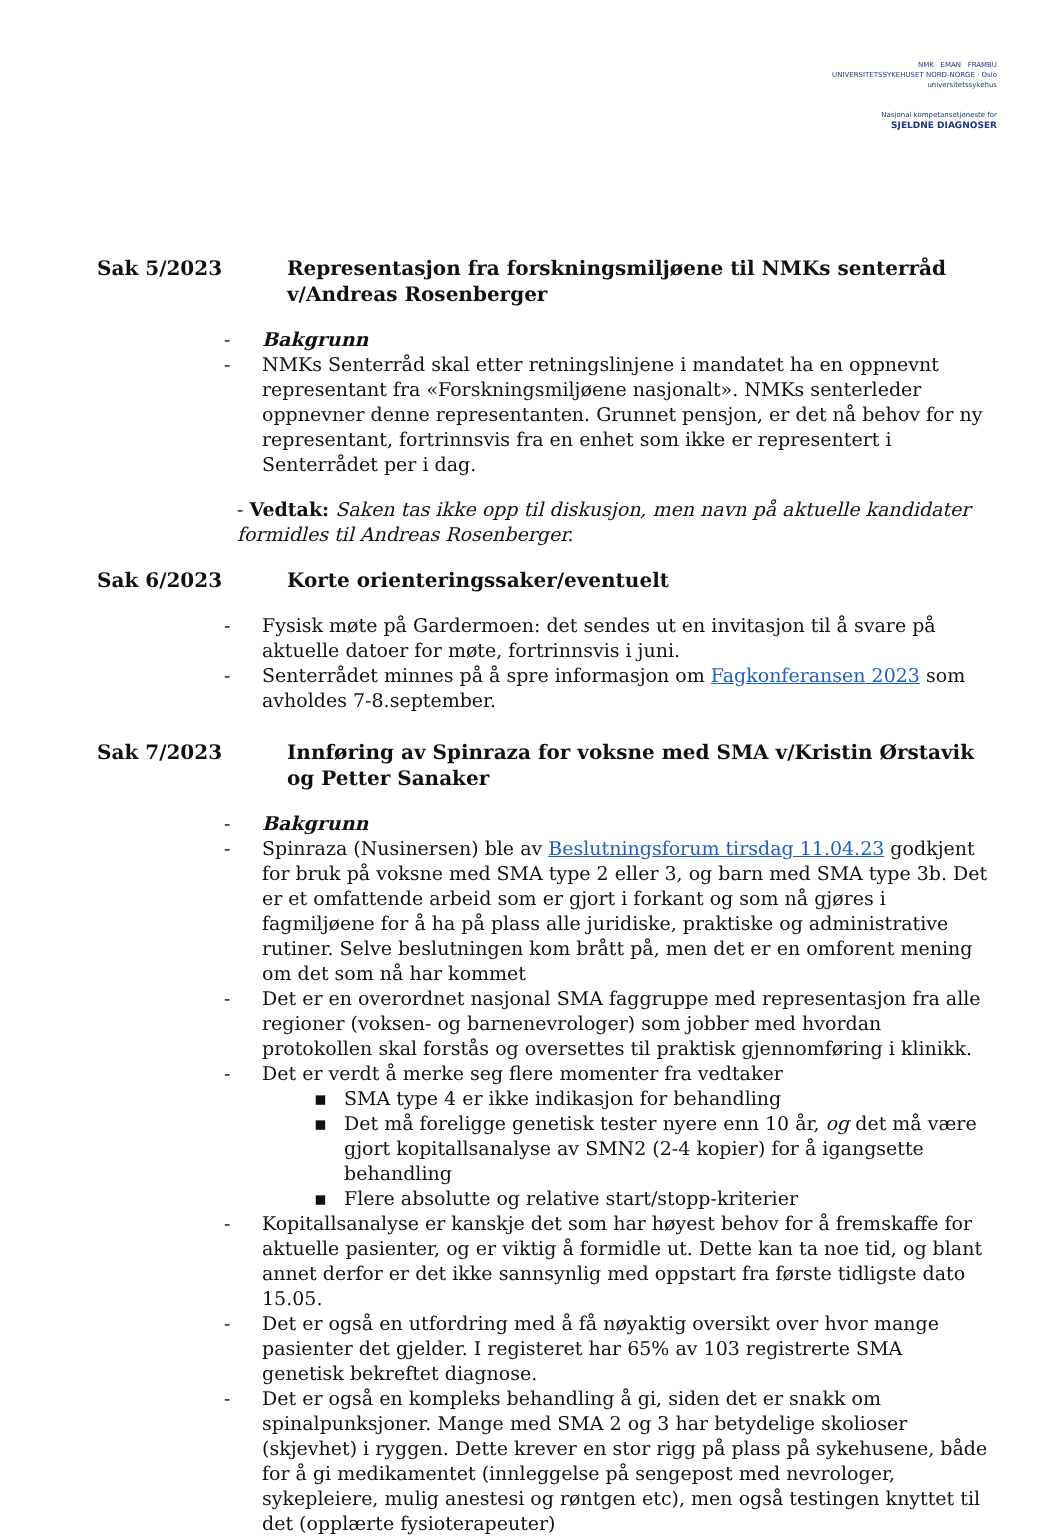NMK EMAN FRAMBU
UNIVERSITETSSYKEHUSET NORD-NORGE · Oslo universitetssykehus
Nasjonal kompetansetjeneste for
SJELDNE DIAGNOSER
Sak 5/2023 Representasjon fra forskningsmiljøene til NMKs senterråd v/Andreas Rosenberger
- Bakgrunn
- NMKs Senterråd skal etter retningslinjene i mandatet ha en oppnevnt representant fra «Forskningsmiljøene nasjonalt». NMKs senterleder oppnevner denne representanten. Grunnet pensjon, er det nå behov for ny representant, fortrinnsvis fra en enhet som ikke er representert i Senterrådet per i dag.
- Vedtak: Saken tas ikke opp til diskusjon, men navn på aktuelle kandidater formidles til Andreas Rosenberger.
Sak 6/2023 Korte orienteringssaker/eventuelt
- Fysisk møte på Gardermoen: det sendes ut en invitasjon til å svare på aktuelle datoer for møte, fortrinnsvis i juni.
- Senterrådet minnes på å spre informasjon om Fagkonferansen 2023 som avholdes 7-8.september.
Sak 7/2023 Innføring av Spinraza for voksne med SMA v/Kristin Ørstavik og Petter Sanaker
- Bakgrunn
- Spinraza (Nusinersen) ble av Beslutningsforum tirsdag 11.04.23 godkjent for bruk på voksne med SMA type 2 eller 3, og barn med SMA type 3b. Det er et omfattende arbeid som er gjort i forkant og som nå gjøres i fagmiljøene for å ha på plass alle juridiske, praktiske og administrative rutiner. Selve beslutningen kom brått på, men det er en omforent mening om det som nå har kommet
- Det er en overordnet nasjonal SMA faggruppe med representasjon fra alle regioner (voksen- og barnenevrologer) som jobber med hvordan protokollen skal forstås og oversettes til praktisk gjennomføring i klinikk.
- Det er verdt å merke seg flere momenter fra vedtaker
▪ SMA type 4 er ikke indikasjon for behandling
▪ Det må foreligge genetisk tester nyere enn 10 år, og det må være gjort kopitallsanalyse av SMN2 (2-4 kopier) for å igangsette behandling
▪ Flere absolutte og relative start/stopp-kriterier
- Kopitallsanalyse er kanskje det som har høyest behov for å fremskaffe for aktuelle pasienter, og er viktig å formidle ut. Dette kan ta noe tid, og blant annet derfor er det ikke sannsynlig med oppstart fra første tidligste dato 15.05.
- Det er også en utfordring med å få nøyaktig oversikt over hvor mange pasienter det gjelder. I registeret har 65% av 103 registrerte SMA genetisk bekreftet diagnose.
- Det er også en kompleks behandling å gi, siden det er snakk om spinalpunksjoner. Mange med SMA 2 og 3 har betydelige skolioser (skjevhet) i ryggen. Dette krever en stor rigg på plass på sykehusene, både for å gi medikamentet (innleggelse på sengepost med nevrologer, sykepleiere, mulig anestesi og røntgen etc), men også testingen knyttet til det (opplærte fysioterapeuter)